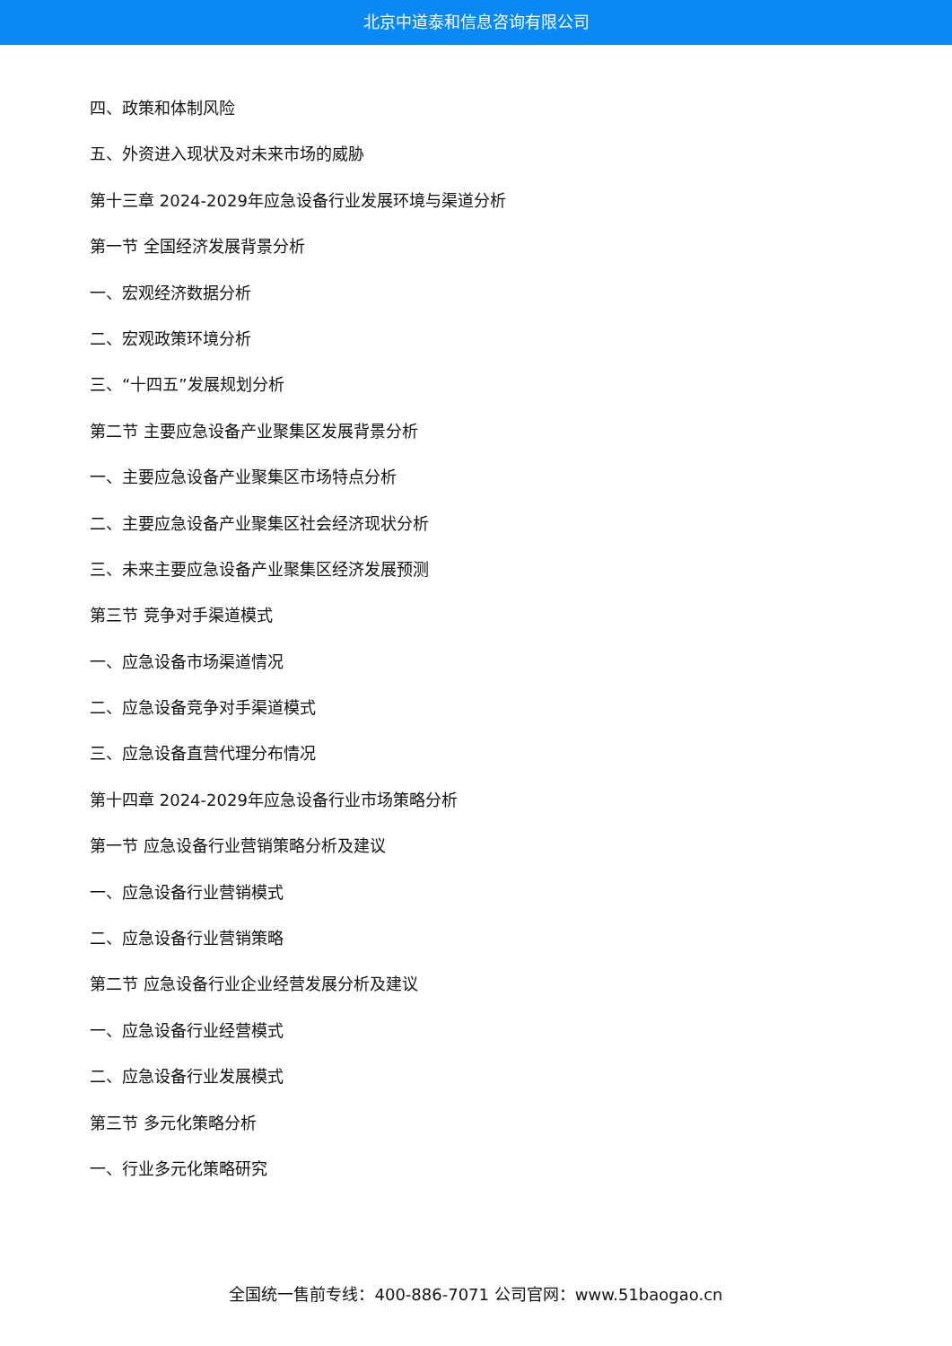北京中道泰和信息咨询有限公司
四、政策和体制风险
五、外资进入现状及对未来市场的威胁
第十三章 2024-2029年应急设备行业发展环境与渠道分析
第一节 全国经济发展背景分析
一、宏观经济数据分析
二、宏观政策环境分析
三、“十四五”发展规划分析
第二节 主要应急设备产业聚集区发展背景分析
一、主要应急设备产业聚集区市场特点分析
二、主要应急设备产业聚集区社会经济现状分析
三、未来主要应急设备产业聚集区经济发展预测
第三节 竞争对手渠道模式
一、应急设备市场渠道情况
二、应急设备竞争对手渠道模式
三、应急设备直营代理分布情况
第十四章 2024-2029年应急设备行业市场策略分析
第一节 应急设备行业营销策略分析及建议
一、应急设备行业营销模式
二、应急设备行业营销策略
第二节 应急设备行业企业经营发展分析及建议
一、应急设备行业经营模式
二、应急设备行业发展模式
第三节 多元化策略分析
一、行业多元化策略研究
全国统一售前专线：400-886-7071 公司官网：www.51baogao.cn